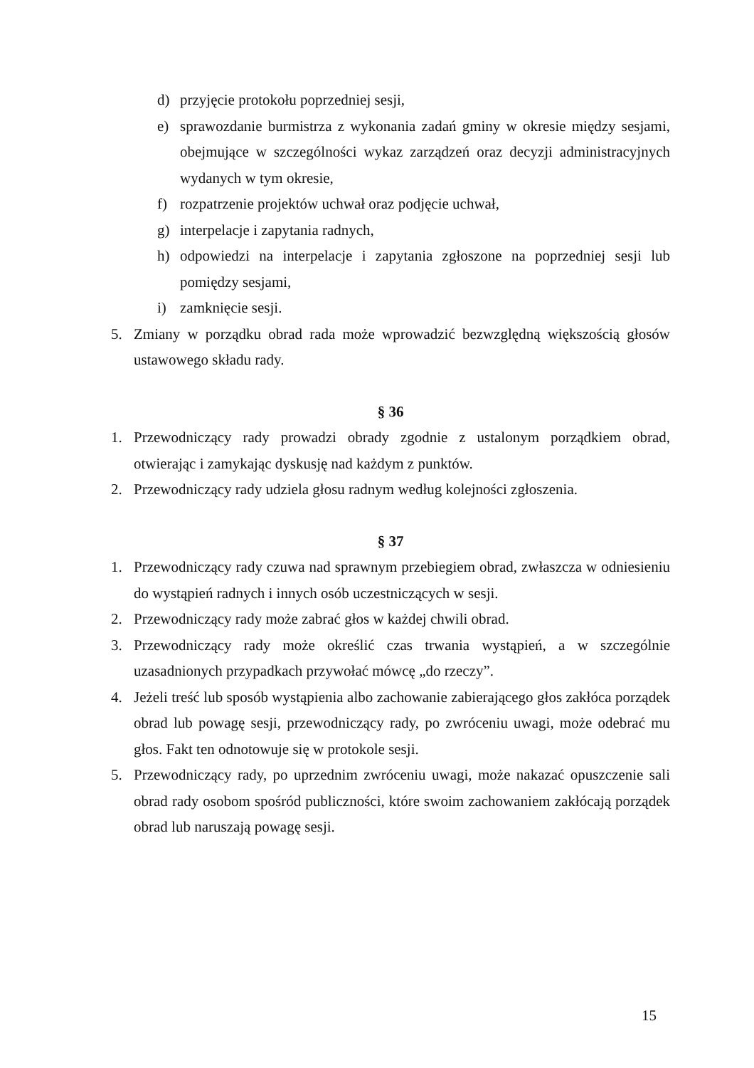d) przyjęcie protokołu poprzedniej sesji,
e) sprawozdanie burmistrza z wykonania zadań gminy w okresie między sesjami, obejmujące w szczególności wykaz zarządzeń oraz decyzji administracyjnych wydanych w tym okresie,
f) rozpatrzenie projektów uchwał oraz podjęcie uchwał,
g) interpelacje i zapytania radnych,
h) odpowiedzi na interpelacje i zapytania zgłoszone na poprzedniej sesji lub pomiędzy sesjami,
i) zamknięcie sesji.
5. Zmiany w porządku obrad rada może wprowadzić bezwzględną większością głosów ustawowego składu rady.
§ 36
1. Przewodniczący rady prowadzi obrady zgodnie z ustalonym porządkiem obrad, otwierając i zamykając dyskusję nad każdym z punktów.
2. Przewodniczący rady udziela głosu radnym według kolejności zgłoszenia.
§ 37
1. Przewodniczący rady czuwa nad sprawnym przebiegiem obrad, zwłaszcza w odniesieniu do wystąpień radnych i innych osób uczestniczących w sesji.
2. Przewodniczący rady może zabrać głos w każdej chwili obrad.
3. Przewodniczący rady może określić czas trwania wystąpień, a w szczególnie uzasadnionych przypadkach przywołać mówcę „do rzeczy”.
4. Jeżeli treść lub sposób wystąpienia albo zachowanie zabierającego głos zakłóca porządek obrad lub powagę sesji, przewodniczący rady, po zwróceniu uwagi, może odebrać mu głos. Fakt ten odnotowuje się w protokole sesji.
5. Przewodniczący rady, po uprzednim zwróceniu uwagi, może nakazać opuszczenie sali obrad rady osobom spośród publiczności, które swoim zachowaniem zakłócają porządek obrad lub naruszają powagę sesji.
15